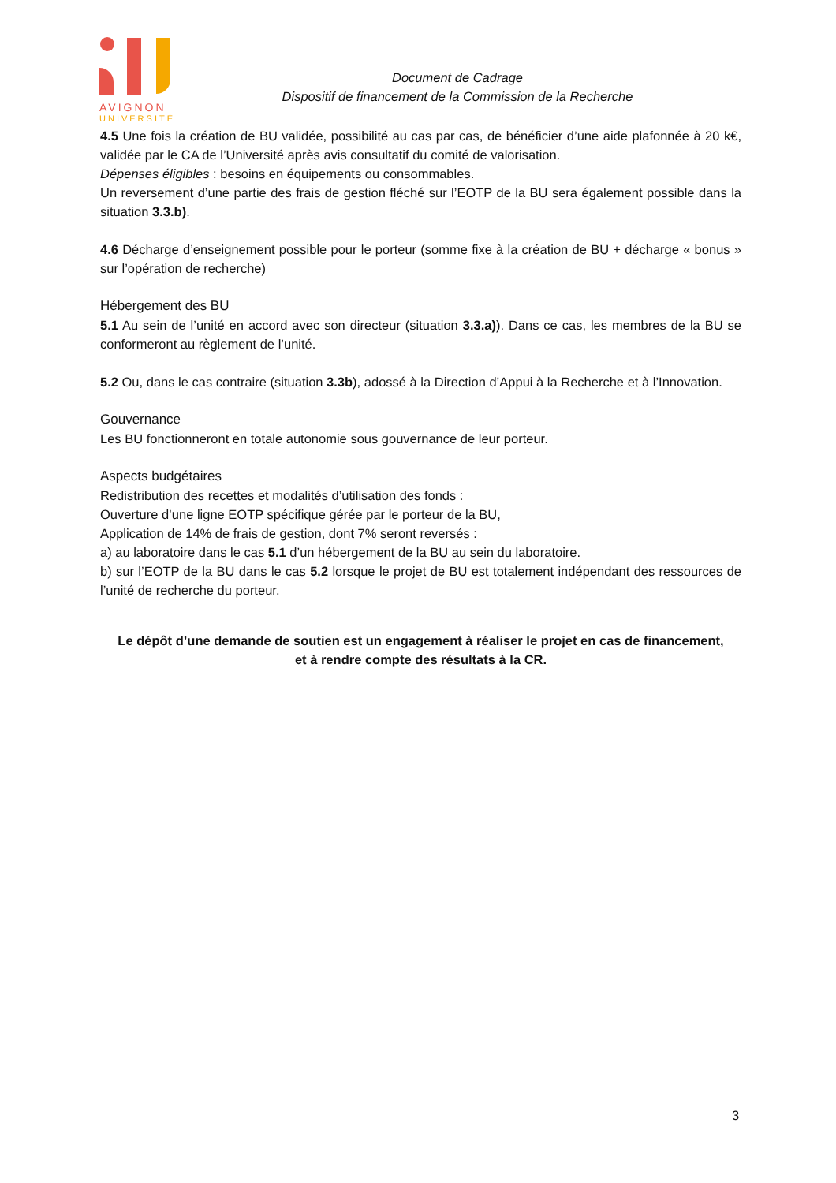AVIGNON
UNIVERSITÉ
Document de Cadrage
Dispositif de financement de la Commission de la Recherche
4.5 Une fois la création de BU validée, possibilité au cas par cas, de bénéficier d’une aide plafonnée à 20 k€, validée par le CA de l’Université après avis consultatif du comité de valorisation.
Dépenses éligibles : besoins en équipements ou consommables.
Un reversement d’une partie des frais de gestion fléché sur l’EOTP de la BU sera également possible dans la situation 3.3.b).
4.6 Décharge d’enseignement possible pour le porteur (somme fixe à la création de BU + décharge « bonus » sur l’opération de recherche)
Hébergement des BU
5.1 Au sein de l’unité en accord avec son directeur (situation 3.3.a)). Dans ce cas, les membres de la BU se conformeront au règlement de l’unité.
5.2 Ou, dans le cas contraire (situation 3.3b), adossé à la Direction d’Appui à la Recherche et à l’Innovation.
Gouvernance
Les BU fonctionneront en totale autonomie sous gouvernance de leur porteur.
Aspects budgétaires
Redistribution des recettes et modalités d’utilisation des fonds :
Ouverture d’une ligne EOTP spécifique gérée par le porteur de la BU,
Application de 14% de frais de gestion, dont 7% seront reversés :
a) au laboratoire dans le cas 5.1 d’un hébergement de la BU au sein du laboratoire.
b) sur l’EOTP de la BU dans le cas 5.2 lorsque le projet de BU est totalement indépendant des ressources de l’unité de recherche du porteur.
Le dépôt d’une demande de soutien est un engagement à réaliser le projet en cas de financement,
et à rendre compte des résultats à la CR.
3